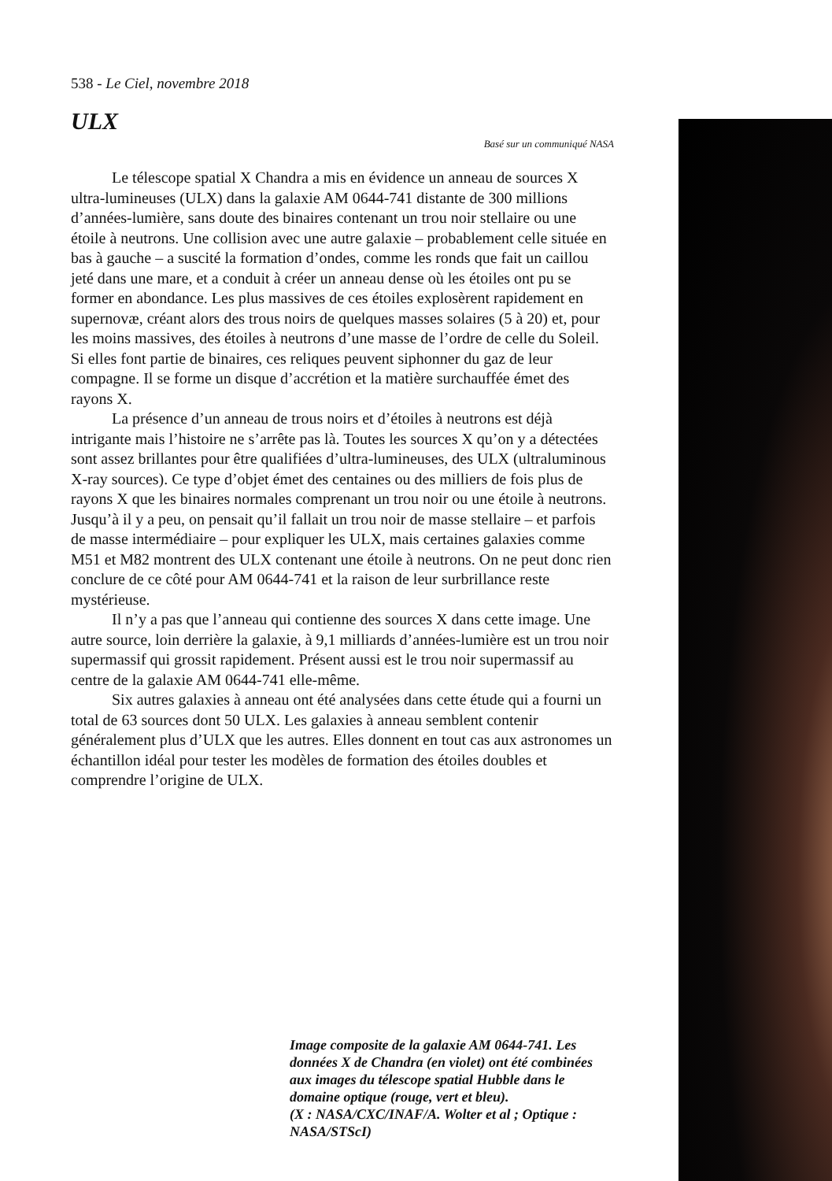538 - Le Ciel, novembre 2018
ULX
Basé sur un communiqué NASA
Le télescope spatial X Chandra a mis en évidence un anneau de sources X ultra-lumineuses (ULX) dans la galaxie AM 0644-741 distante de 300 millions d’années-lumière, sans doute des binaires contenant un trou noir stellaire ou une étoile à neutrons. Une collision avec une autre galaxie – probablement celle située en bas à gauche – a suscité la formation d’ondes, comme les ronds que fait un caillou jeté dans une mare, et a conduit à créer un anneau dense où les étoiles ont pu se former en abondance. Les plus massives de ces étoiles explosèrent rapidement en supernovæ, créant alors des trous noirs de quelques masses solaires (5 à 20) et, pour les moins massives, des étoiles à neutrons d’une masse de l’ordre de celle du Soleil. Si elles font partie de binaires, ces reliques peuvent siphonner du gaz de leur compagne. Il se forme un disque d’accrétion et la matière surchauffée émet des rayons X.
La présence d’un anneau de trous noirs et d’étoiles à neutrons est déjà intrigante mais l’histoire ne s’arrête pas là. Toutes les sources X qu’on y a détectées sont assez brillantes pour être qualifiées d’ultra-lumineuses, des ULX (ultraluminous X-ray sources). Ce type d’objet émet des centaines ou des milliers de fois plus de rayons X que les binaires normales comprenant un trou noir ou une étoile à neutrons. Jusqu’à il y a peu, on pensait qu’il fallait un trou noir de masse stellaire – et parfois de masse intermédiaire – pour expliquer les ULX, mais certaines galaxies comme M51 et M82 montrent des ULX contenant une étoile à neutrons. On ne peut donc rien conclure de ce côté pour AM 0644-741 et la raison de leur surbrillance reste mystérieuse.
Il n’y a pas que l’anneau qui contienne des sources X dans cette image. Une autre source, loin derrière la galaxie, à 9,1 milliards d’années-lumière est un trou noir supermassif qui grossit rapidement. Présent aussi est le trou noir supermassif au centre de la galaxie AM 0644-741 elle-même.
Six autres galaxies à anneau ont été analysées dans cette étude qui a fourni un total de 63 sources dont 50 ULX. Les galaxies à anneau semblent contenir généralement plus d’ULX que les autres. Elles donnent en tout cas aux astronomes un échantillon idéal pour tester les modèles de formation des étoiles doubles et comprendre l’origine de ULX.
Image composite de la galaxie AM 0644-741. Les données X de Chandra (en violet) ont été combinées aux images du télescope spatial Hubble dans le domaine optique (rouge, vert et bleu).
(X : NASA/CXC/INAF/A. Wolter et al ; Optique : NASA/STScI)